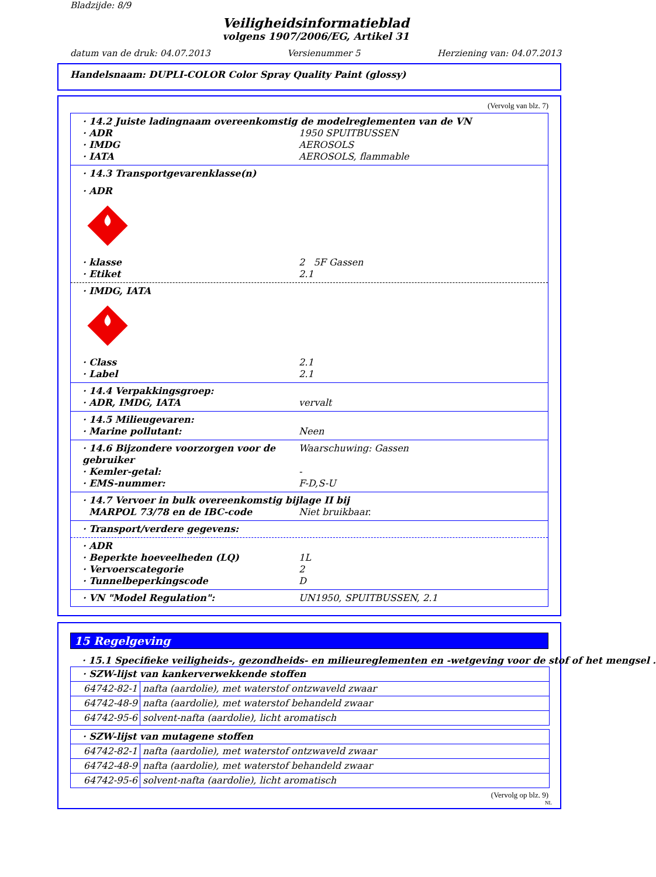Bladzijde: 8/9
Veiligheidsinformatieblad
volgens 1907/2006/EG, Artikel 31
datum van de druk: 04.07.2013 Versienummer 5 Herziening van: 04.07.2013
Handelsnaam: DUPLI-COLOR Color Spray Quality Paint (glossy)
(Vervolg van blz. 7)
· 14.2 Juiste ladingnaam overeenkomstig de modelreglementen van de VN
· ADR 1950 SPUITBUSSEN
· IMDG AEROSOLS
· IATA AEROSOLS, flammable
· 14.3 Transportgevarenklasse(n)
· ADR
· klasse 2 5F Gassen
· Etiket 2.1
· IMDG, IATA
· Class 2.1
· Label 2.1
· 14.4 Verpakkingsgroep:
· ADR, IMDG, IATA vervalt
· 14.5 Milieugevaren:
· Marine pollutant: Neen
· 14.6 Bijzondere voorzorgen voor de gebruiker Waarschuwing: Gassen
· Kemler-getal: -
· EMS-nummer: F-D,S-U
· 14.7 Vervoer in bulk overeenkomstig bijlage II bij
MARPOL 73/78 en de IBC-code Niet bruikbaar.
· Transport/verdere gegevens:
· ADR
· Beperkte hoeveelheden (LQ) 1L
· Vervoerscategorie 2
· Tunnelbeperkingscode D
· VN "Model Regulation": UN1950, SPUITBUSSEN, 2.1
15 Regelgeving
· 15.1 Specifieke veiligheids-, gezondheids- en milieureglementen en -wetgeving voor de stof of het mengsel .
| · SZW-lijst van kankerverwekkende stoffen | |
| 64742-82-1 | nafta (aardolie), met waterstof ontzwaveld zwaar |
| 64742-48-9 | nafta (aardolie), met waterstof behandeld zwaar |
| 64742-95-6 | solvent-nafta (aardolie), licht aromatisch |
| · SZW-lijst van mutagene stoffen | |
| 64742-82-1 | nafta (aardolie), met waterstof ontzwaveld zwaar |
| 64742-48-9 | nafta (aardolie), met waterstof behandeld zwaar |
| 64742-95-6 | solvent-nafta (aardolie), licht aromatisch |
(Vervolg op blz. 9)
NL